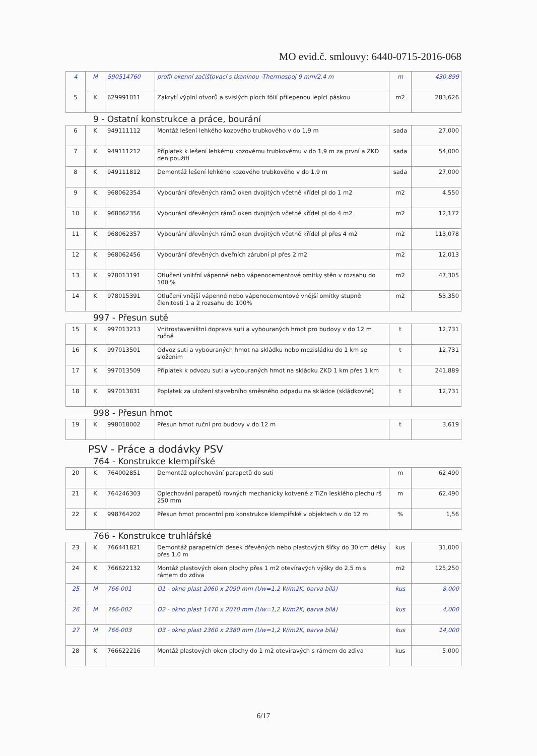MO evid.č. smlouvy: 6440-0715-2016-068
| 4 | M | 590514760 | profil okenní začišťovací s tkaninou -Thermospoj 9 mm/2,4 m | m | 430,899 |
| 5 | K | 629991011 | Zakrytí výplní otvorů a svislých ploch fólií přilepenou lepící páskou | m2 | 283,626 |
9 - Ostatní konstrukce a práce, bourání
| 6 | K | 949111112 | Montáž lešení lehkého kozového trubkového v do 1,9 m | sada | 27,000 |
| 7 | K | 949111212 | Příplatek k lešení lehkému kozovému trubkovému v do 1,9 m za první a ZKD den použití | sada | 54,000 |
| 8 | K | 949111812 | Demontáž lešení lehkého kozového trubkového v do 1,9 m | sada | 27,000 |
| 9 | K | 968062354 | Vybourání dřevěných rámů oken dvojitých včetně křídel pl do 1 m2 | m2 | 4,550 |
| 10 | K | 968062356 | Vybourání dřevěných rámů oken dvojitých včetně křídel pl do 4 m2 | m2 | 12,172 |
| 11 | K | 968062357 | Vybourání dřevěných rámů oken dvojitých včetně křídel pl přes 4 m2 | m2 | 113,078 |
| 12 | K | 968062456 | Vybourání dřevěných dveřních zárubní pl přes 2 m2 | m2 | 12,013 |
| 13 | K | 978013191 | Otlučení vnitřní vápenné nebo vápenocementové omítky stěn v rozsahu do 100 % | m2 | 47,305 |
| 14 | K | 978015391 | Otlučení vnější vápenné nebo vápenocementové vnější omítky stupně členitosti 1 a 2 rozsahu do 100% | m2 | 53,350 |
997 - Přesun sutě
| 15 | K | 997013213 | Vnitrostaveništní doprava suti a vybouraných hmot pro budovy v do 12 m ručně | t | 12,731 |
| 16 | K | 997013501 | Odvoz suti a vybouraných hmot na skládku nebo mezisládku do 1 km se složením | t | 12,731 |
| 17 | K | 997013509 | Příplatek k odvozu suti a vybouraných hmot na skládku ZKD 1 km přes 1 km | t | 241,889 |
| 18 | K | 997013831 | Poplatek za uložení stavebního směsného odpadu na skládce (skládkovné) | t | 12,731 |
998 - Přesun hmot
| 19 | K | 998018002 | Přesun hmot ruční pro budovy v do 12 m | t | 3,619 |
PSV - Práce a dodávky PSV
764 - Konstrukce klempířské
| 20 | K | 764002851 | Demontáž oplechování parapetů do suti | m | 62,490 |
| 21 | K | 764246303 | Oplechování parapetů rovných mechanicky kotvené z TiZn lesklého plechu rš 250 mm | m | 62,490 |
| 22 | K | 998764202 | Přesun hmot procentní pro konstrukce klempířské v objektech v do 12 m | % | 1,56 |
766 - Konstrukce truhlářské
| 23 | K | 766441821 | Demontáž parapetních desek dřevěných nebo plastových šířky do 30 cm délky přes 1,0 m | kus | 31,000 |
| 24 | K | 766622132 | Montáž plastových oken plochy přes 1 m2 otevíravých výšky do 2,5 m s rámem do zdiva | m2 | 125,250 |
| 25 | M | 766-001 | O1 - okno plast 2060 x 2090 mm (Uw=1,2 W/m2K, barva bílá) | kus | 8,000 |
| 26 | M | 766-002 | O2 - okno plast 1470 x 2070 mm (Uw=1,2 W/m2K, barva bílá) | kus | 4,000 |
| 27 | M | 766-003 | O3 - okno plast 2360 x 2380 mm (Uw=1,2 W/m2K, barva bílá) | kus | 14,000 |
| 28 | K | 766622216 | Montáž plastových oken plochy do 1 m2 otevíravých s rámem do zdiva | kus | 5,000 |
6/17